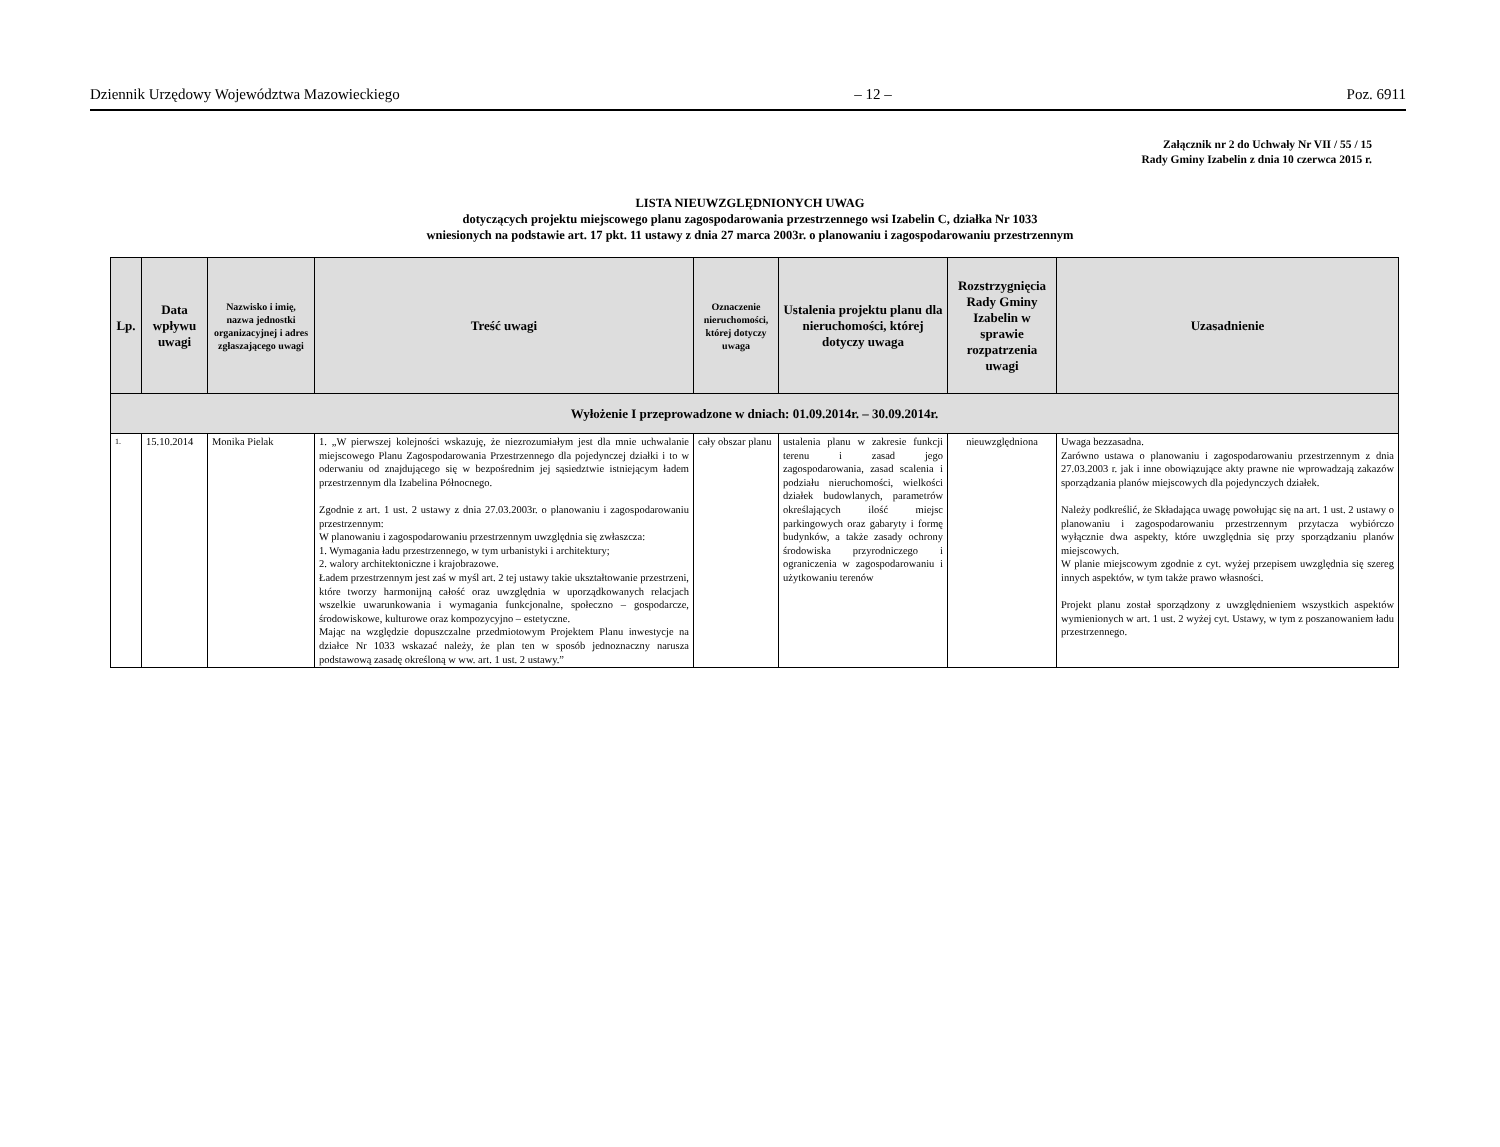Dziennik Urzędowy Województwa Mazowieckiego – 12 – Poz. 6911
Załącznik nr 2 do Uchwały Nr VII / 55 / 15
Rady Gminy Izabelin z dnia 10 czerwca 2015 r.
LISTA NIEUWZGLĘDNIONYCH UWAG
dotyczących projektu miejscowego planu zagospodarowania przestrzennego wsi Izabelin C, działka Nr 1033
wniesionych na podstawie art. 17 pkt. 11 ustawy z dnia 27 marca 2003r. o planowaniu i zagospodarowaniu przestrzennym
| Lp. | Data wpływu uwagi | Nazwisko i imię, nazwa jednostki organizacyjnej i adres zgłaszającego uwagi | Treść uwagi | Oznaczenie nieruchomości, której dotyczy uwaga | Ustalenia projektu planu dla nieruchomości, której dotyczy uwaga | Rozstrzygnięcia Rady Gminy Izabelin w sprawie rozpatrzenia uwagi | Uzasadnienie |
| --- | --- | --- | --- | --- | --- | --- | --- |
| Wyłożenie I przeprowadzone w dniach: 01.09.2014r. – 30.09.2014r. | | | | | | | |
| 1. | 15.10.2014 | Monika Pielak | 1. „W pierwszej kolejności wskazuję, że niezrozumiałym jest dla mnie uchwalanie miejscowego Planu Zagospodarowania Przestrzennego dla pojedynczej działki i to w oderwaniu od znajdującego się w bezpośrednim jej sąsiedztwie istniejącym ładem przestrzennym dla Izabelina Północnego. Zgodnie z art. 1 ust. 2 ustawy z dnia 27.03.2003r. o planowaniu i zagospodarowaniu przestrzennym: W planowaniu i zagospodarowaniu przestrzennym uwzględnia się zwłaszcza: 1. Wymagania ładu przestrzennego, w tym urbanistyki i architektury; 2. walory architektoniczne i krajobrazowe. Ładem przestrzennym jest zaś w myśl art. 2 tej ustawy takie ukształtowanie przestrzeni, które tworzy harmonijną całość oraz uwzględnia w uporządkowanych relacjach wszelkie uwarunkowania i wymagania funkcjonalne, społeczno – gospodarcze, środowiskowe, kulturowe oraz kompozycyjno – estetyczne. Mając na względzie dopuszczalne przedmiotowym Projektem Planu inwestycje na działce Nr 1033 wskazać należy, że plan ten w sposób jednoznaczny narusza podstawową zasadę określoną w ww. art. 1 ust. 2 ustawy.” | cały obszar planu | ustalenia planu w zakresie funkcji terenu i zasad jego zagospodarowania, zasad scalenia i podziału nieruchomości, wielkości działek budowlanych, parametrów określających ilość miejsc parkingowych oraz gabaryty i formę budynków, a także zasady ochrony środowiska przyrodniczego i ograniczenia w zagospodarowaniu i użytkowaniu terenów | nieuwzględniona | Uwaga bezzasadna. Zarówno ustawa o planowaniu i zagospodarowaniu przestrzennym z dnia 27.03.2003 r. jak i inne obowiązujące akty prawne nie wprowadzają zakazów sporządzania planów miejscowych dla pojedynczych działek. Należy podkreślić, że Składająca uwagę powołując się na art. 1 ust. 2 ustawy o planowaniu i zagospodarowaniu przestrzennym przytacza wybiórczo wyłącznie dwa aspekty, które uwzględnia się przy sporządzaniu planów miejscowych. W planie miejscowym zgodnie z cyt. wyżej przepisem uwzględnia się szereg innych aspektów, w tym także prawo własności. Projekt planu został sporządzony z uwzględnieniem wszystkich aspektów wymienionych w art. 1 ust. 2 wyżej cyt. Ustawy, w tym z poszanowaniem ładu przestrzennego. |